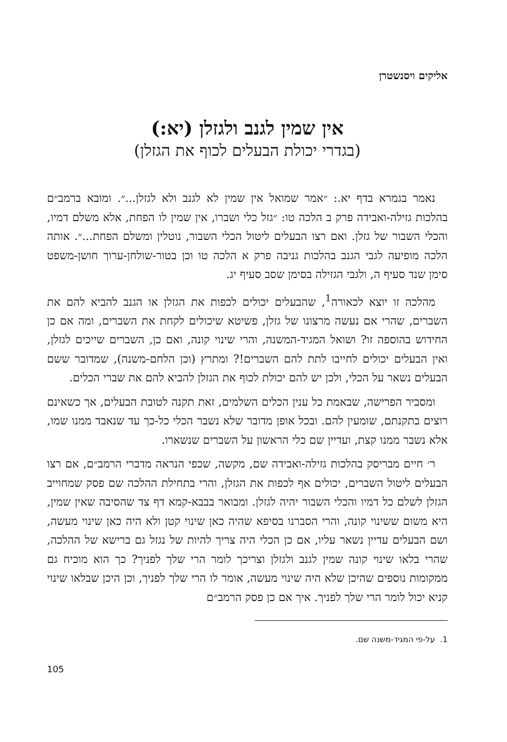אליקים ויסנשטרן
אין שמין לגנב ולגזלן (יא:)
(בגדרי יכולת הבעלים לכוף את הגזלן)
נאמר בגמרא בדף יא.: ״אמר שמואל אין שמין לא לגנב ולא לגזלן...״. ומובא ברמב״ם בהלכות גזילה-ואבידה פרק ב הלכה טו: ״גזל כלי ושברו, אין שמין לו הפחת, אלא משלם דמיו, והכלי השבור של גזלן. ואם רצו הבעלים ליטול הכלי השבור, נוטלין ומשלם הפחת...״. אותה הלכה מופיעה לגבי הגנב בהלכות גניבה פרק א הלכה טו וכן בטור-שולחן-ערוך חושן-משפט סימן שנד סעיף ה, ולגבי הגזילה בסימן שסב סעיף יג.
מהלכה זו יוצא לכאורה<sup>1</sup>, שהבעלים יכולים לכפות את הגזלן או הגנב להביא להם את השברים, שהרי אם נעשה מרצונו של גזלן, פשיטא שיכולים לקחת את השברים, ומה אם כן החידוש בהוספה זו? ושואל המגיד-המשנה, והרי שינוי קונה, ואם כן, השברים שייכים לגזלן, ואין הבעלים יכולים לחייבו לתת להם השברים!? ומתרץ (וכן הלחם-משנה), שמדובר ששם הבעלים נשאר על הכלי, ולכן יש להם יכולת לכוף את הגזלן להביא להם את שברי הכלים.
ומסביר הפרישה, שבאמת כל ענין הכלים השלמים, זאת תקנה לטובת הבעלים, אך כשאינם רוצים בתקנתם, שומעין להם. ובכל אופן מדובר שלא נשבר הכלי כל-כך עד שנאבד ממנו שמו, אלא נשבר ממנו קצת, ועדיין שם כלי הראשון על השברים שנשארו.
ר׳ חיים מבריסק בהלכות גזילה-ואבידה שם, מקשה, שכפי הנראה מדברי הרמב״ם, אם רצו הבעלים ליטול השברים, יכולים אף לכפות את הגזלן, והרי בתחילת ההלכה שם פסק שמחוייב הגזלן לשלם כל דמיו והכלי השבור יהיה לגזלן. ומבואר בבבא-קמא דף צד שהסיבה שאין שמין, היא משום ששינוי קונה, והרי הסברנו בסיפא שהיה כאן שינוי קטן ולא היה כאן שינוי מעשה, ושם הבעלים עדיין נשאר עליו, אם כן הכלי היה צריך להיות של נגזל גם ברישא של ההלכה, שהרי בלאו שינוי קונה שמין לגנב ולגזלן וצריכך לומר הרי שלך לפניך? כך הוא מוכיח גם ממקומות נוספים שהיכן שלא היה שינוי מעשה, אומר לו הרי שלך לפניך, וכן היכן שבלאו שינוי קניא יכול לומר הרי שלך לפניך. איך אם כן פסק הרמב״ם
1. על-פי המגיד-משנה שם.
105